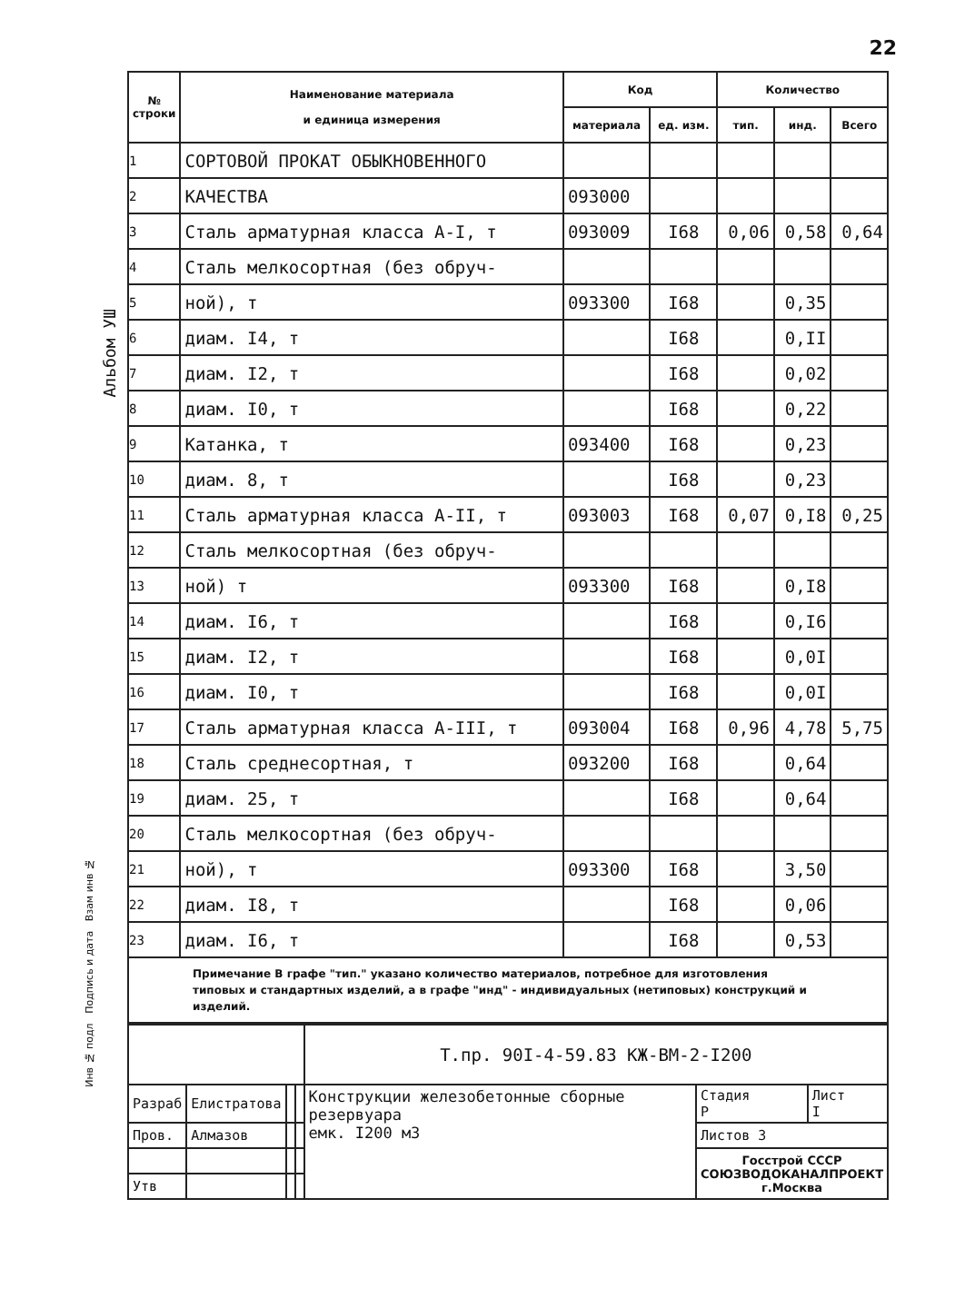22
Альбом УШ
| № строки | Наименование материала и единица измерения | Код | | Количество | | |
| --- | --- | --- | --- | --- | --- | --- |
| | | материала | ед. изм. | тип. | инд. | Всего |
| 1 | СОРТОВОЙ ПРОКАТ ОБЫКНОВЕННОГО | | | | | |
| 2 | КАЧЕСТВА | 093000 | | | | |
| 3 | Сталь арматурная класса А-I, т | 093009 | I68 | 0,06 | 0,58 | 0,64 |
| 4 | Сталь мелкосортная (без обруч- | | | | | |
| 5 | ной), т | 093300 | I68 | | 0,35 | |
| 6 | диам. I4, т | | I68 | | 0,II | |
| 7 | диам. I2, т | | I68 | | 0,02 | |
| 8 | диам. I0, т | | I68 | | 0,22 | |
| 9 | Катанка, т | 093400 | I68 | | 0,23 | |
| 10 | диам. 8, т | | I68 | | 0,23 | |
| 11 | Сталь арматурная класса А-II, т | 093003 | I68 | 0,07 | 0,I8 | 0,25 |
| 12 | Сталь мелкосортная (без обруч- | | | | | |
| 13 | ной) т | 093300 | I68 | | 0,I8 | |
| 14 | диам. I6, т | | I68 | | 0,I6 | |
| 15 | диам. I2, т | | I68 | | 0,0I | |
| 16 | диам. I0, т | | I68 | | 0,0I | |
| 17 | Сталь арматурная класса А-III, т | 093004 | I68 | 0,96 | 4,78 | 5,75 |
| 18 | Сталь среднесортная, т | 093200 | I68 | | 0,64 | |
| 19 | диам. 25, т | | I68 | | 0,64 | |
| 20 | Сталь мелкосортная (без обруч- | | | | | |
| 21 | ной), т | 093300 | I68 | | 3,50 | |
| 22 | диам. I8, т | | I68 | | 0,06 | |
| 23 | диам. I6, т | | I68 | | 0,53 | |
Примечание В графе "тип." указано количество материалов, потребное для изготовления типовых и стандартных изделий, а в графе "инд" - индивидуальных (нетиповых) конструкций и изделий.
| | | | | Т.пр. 90I-4-59.83 КЖ-ВМ-2-I200 | | |
| Разраб | Елистратова | | | Конструкции железобетонные сборные резервуара емк. I200 м3 | Стадия Р | Лист I |
| Пров. | Алмазов | | | | Листов 3 | |
| | | | | | Госстрой СССР СОЮЗВОДОКАНАЛПРОЕКТ г.Москва | |
| Утв | | | | | | |
Инв № подл Подпись и дата Взам инв №